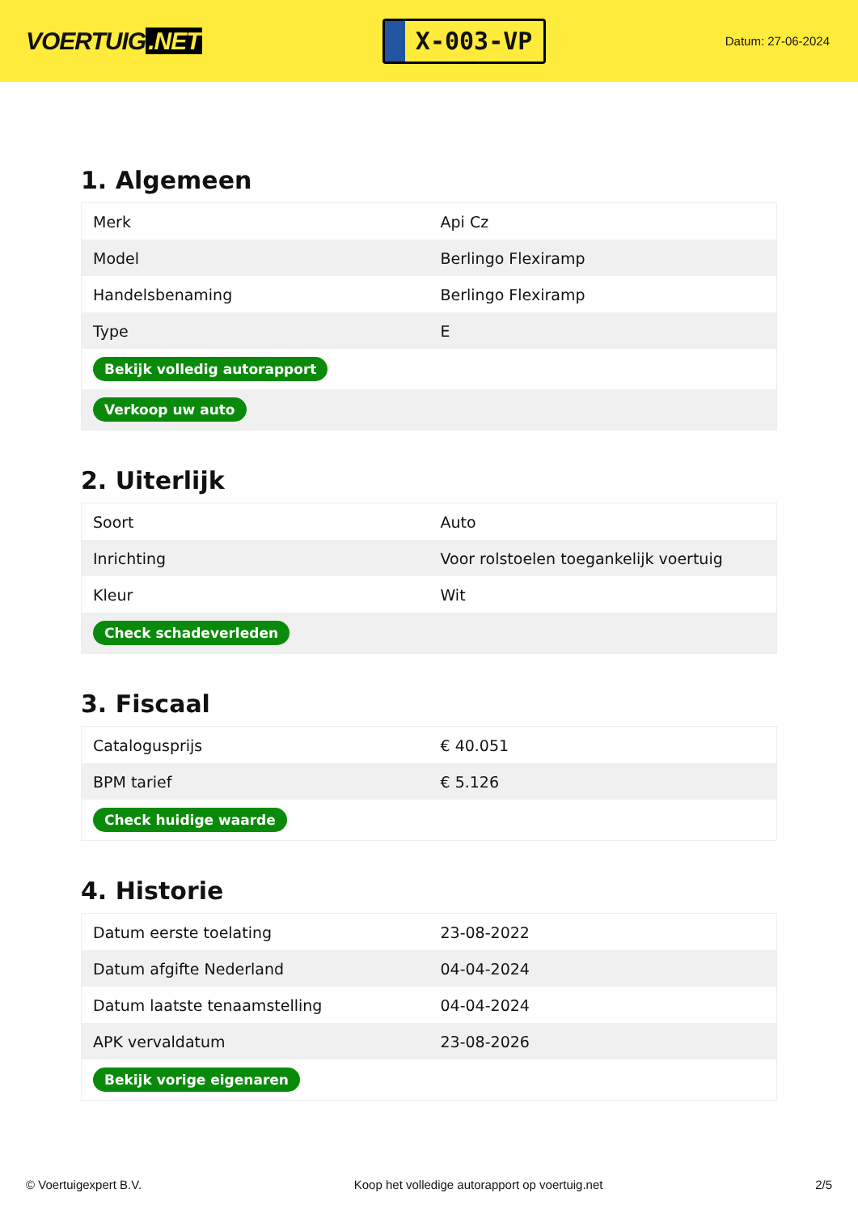VOERTUIG.NET
X-003-VP
Datum: 27-06-2024
1. Algemeen
| Merk | Api Cz |
| Model | Berlingo Flexiramp |
| Handelsbenaming | Berlingo Flexiramp |
| Type | E |
| Bekijk volledig autorapport | |
| Verkoop uw auto | |
2. Uiterlijk
| Soort | Auto |
| Inrichting | Voor rolstoelen toegankelijk voertuig |
| Kleur | Wit |
| Check schadeverleden | |
3. Fiscaal
| Catalogusprijs | € 40.051 |
| BPM tarief | € 5.126 |
| Check huidige waarde | |
4. Historie
| Datum eerste toelating | 23-08-2022 |
| Datum afgifte Nederland | 04-04-2024 |
| Datum laatste tenaamstelling | 04-04-2024 |
| APK vervaldatum | 23-08-2026 |
| Bekijk vorige eigenaren | |
© Voertuigexpert B.V. Koop het volledige autorapport op voertuig.net 2/5